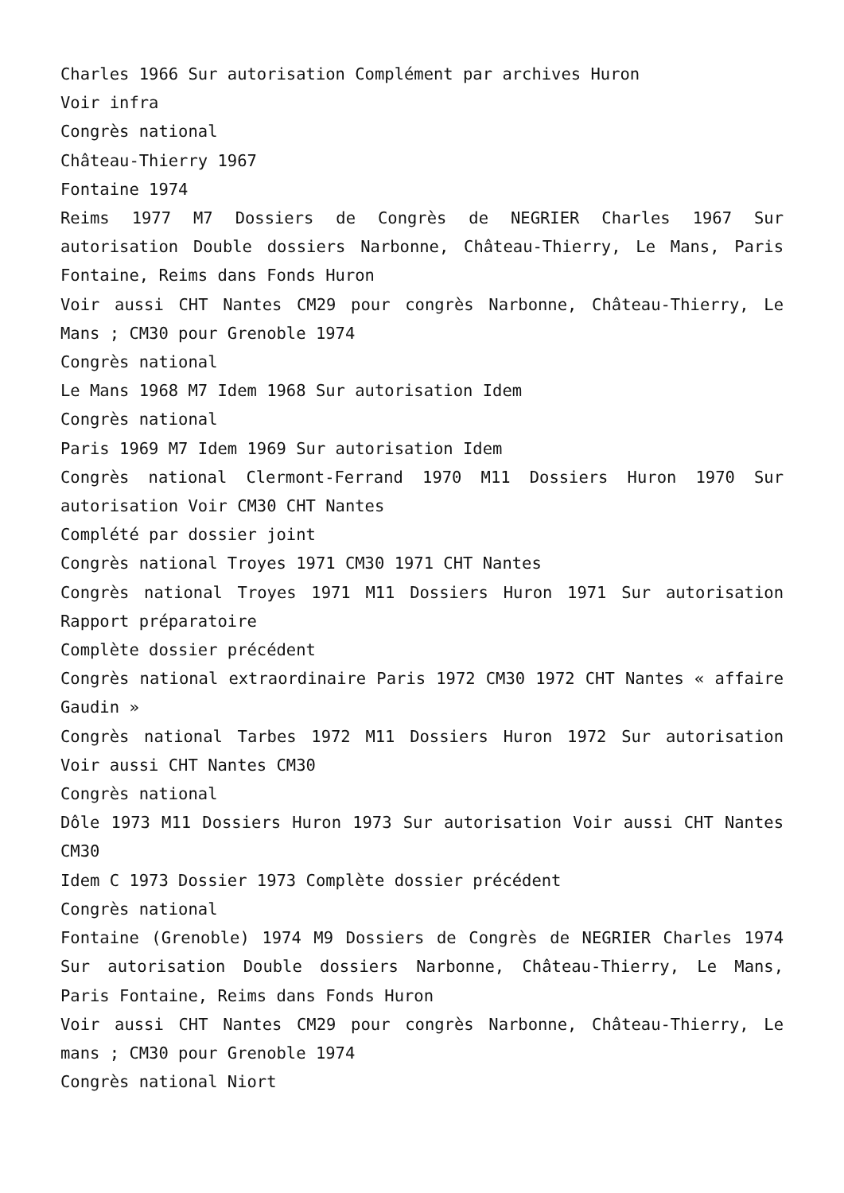Charles 1966 Sur autorisation Complément par archives Huron
Voir infra
Congrès national
Château-Thierry 1967
Fontaine 1974
Reims 1977 M7 Dossiers de Congrès de NEGRIER Charles 1967 Sur autorisation Double dossiers Narbonne, Château-Thierry, Le Mans, Paris Fontaine, Reims dans Fonds Huron
Voir aussi CHT Nantes CM29 pour congrès Narbonne, Château-Thierry, Le Mans ; CM30 pour Grenoble 1974
Congrès national
Le Mans 1968 M7 Idem 1968 Sur autorisation Idem
Congrès national
Paris 1969 M7 Idem 1969 Sur autorisation Idem
Congrès national Clermont-Ferrand 1970 M11 Dossiers Huron 1970 Sur autorisation Voir CM30 CHT Nantes
Complété par dossier joint
Congrès national Troyes 1971 CM30 1971 CHT Nantes
Congrès national Troyes 1971 M11 Dossiers Huron 1971 Sur autorisation Rapport préparatoire
Complète dossier précédent
Congrès national extraordinaire Paris 1972 CM30 1972 CHT Nantes « affaire Gaudin »
Congrès national Tarbes 1972 M11 Dossiers Huron 1972 Sur autorisation Voir aussi CHT Nantes CM30
Congrès national
Dôle 1973 M11 Dossiers Huron 1973 Sur autorisation Voir aussi CHT Nantes CM30
Idem C 1973 Dossier 1973 Complète dossier précédent
Congrès national
Fontaine (Grenoble) 1974 M9 Dossiers de Congrès de NEGRIER Charles 1974 Sur autorisation Double dossiers Narbonne, Château-Thierry, Le Mans, Paris Fontaine, Reims dans Fonds Huron
Voir aussi CHT Nantes CM29 pour congrès Narbonne, Château-Thierry, Le mans ; CM30 pour Grenoble 1974
Congrès national Niort